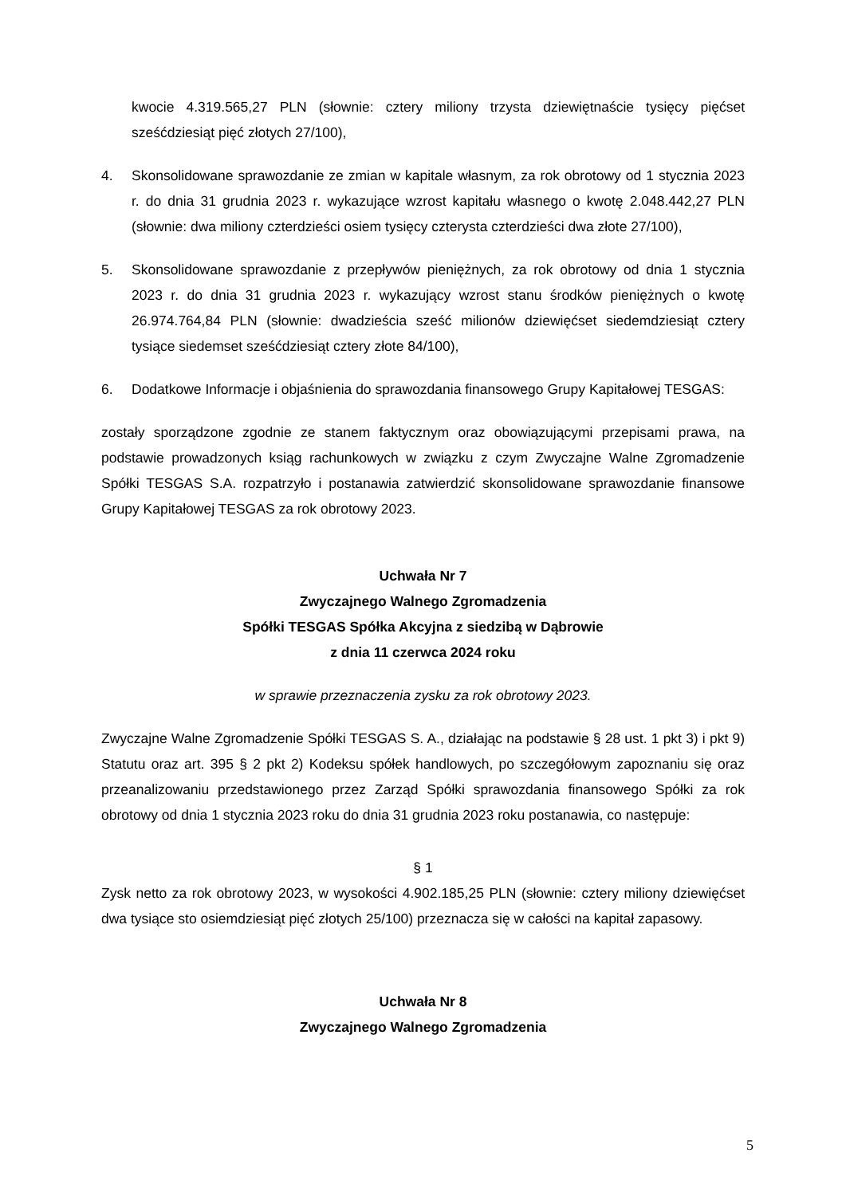kwocie 4.319.565,27 PLN (słownie: cztery miliony trzysta dziewiętnaście tysięcy pięćset sześćdziesiąt pięć złotych 27/100),
4. Skonsolidowane sprawozdanie ze zmian w kapitale własnym, za rok obrotowy od 1 stycznia 2023 r. do dnia 31 grudnia 2023 r. wykazujące wzrost kapitału własnego o kwotę 2.048.442,27 PLN (słownie: dwa miliony czterdzieści osiem tysięcy czterysta czterdzieści dwa złote 27/100),
5. Skonsolidowane sprawozdanie z przepływów pieniężnych, za rok obrotowy od dnia 1 stycznia 2023 r. do dnia 31 grudnia 2023 r. wykazujący wzrost stanu środków pieniężnych o kwotę 26.974.764,84 PLN (słownie: dwadzieścia sześć milionów dziewięćset siedemdziesiąt cztery tysiące siedemset sześćdziesiąt cztery złote 84/100),
6. Dodatkowe Informacje i objaśnienia do sprawozdania finansowego Grupy Kapitałowej TESGAS:
zostały sporządzone zgodnie ze stanem faktycznym oraz obowiązującymi przepisami prawa, na podstawie prowadzonych ksiąg rachunkowych w związku z czym Zwyczajne Walne Zgromadzenie Spółki TESGAS S.A. rozpatrzyło i postanawia zatwierdzić skonsolidowane sprawozdanie finansowe Grupy Kapitałowej TESGAS za rok obrotowy 2023.
Uchwała Nr 7
Zwyczajnego Walnego Zgromadzenia
Spółki TESGAS Spółka Akcyjna z siedzibą w Dąbrowie
z dnia 11 czerwca 2024 roku
w sprawie przeznaczenia zysku za rok obrotowy 2023.
Zwyczajne Walne Zgromadzenie Spółki TESGAS S. A., działając na podstawie § 28 ust. 1 pkt 3) i pkt 9) Statutu oraz art. 395 § 2 pkt 2) Kodeksu spółek handlowych, po szczegółowym zapoznaniu się oraz przeanalizowaniu przedstawionego przez Zarząd Spółki sprawozdania finansowego Spółki za rok obrotowy od dnia 1 stycznia 2023 roku do dnia 31 grudnia 2023 roku postanawia, co następuje:
§ 1
Zysk netto za rok obrotowy 2023, w wysokości 4.902.185,25 PLN (słownie: cztery miliony dziewięćset dwa tysiące sto osiemdziesiąt pięć złotych 25/100) przeznacza się w całości na kapitał zapasowy.
Uchwała Nr 8
Zwyczajnego Walnego Zgromadzenia
5